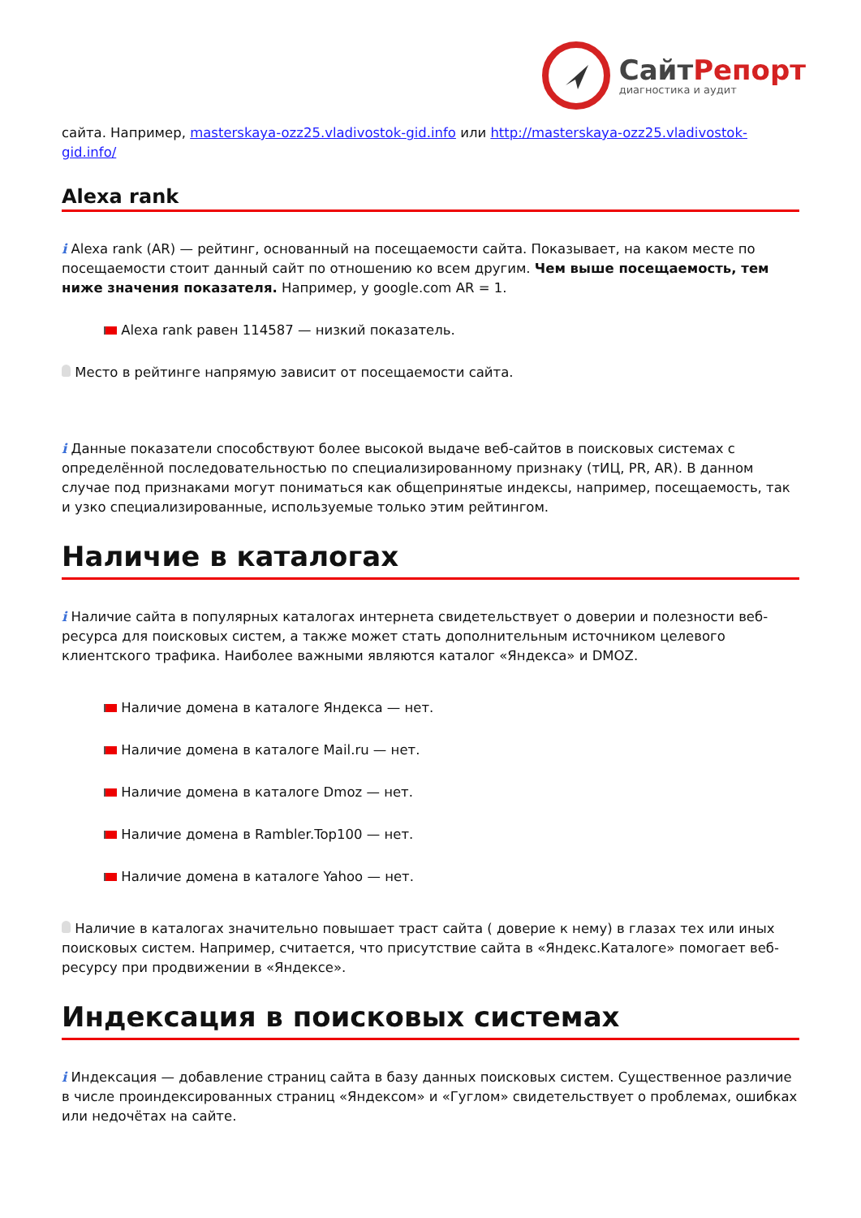СайтРепорт
диагностика и аудит
сайта. Например, masterskaya-ozz25.vladivostok-gid.info или http://masterskaya-ozz25.vladivostok-gid.info/
Alexa rank
i Alexa rank (AR) — рейтинг, основанный на посещаемости сайта. Показывает, на каком месте по посещаемости стоит данный сайт по отношению ко всем другим. Чем выше посещаемость, тем ниже значения показателя. Например, у google.com AR = 1.
Alexa rank равен 114587 — низкий показатель.
Место в рейтинге напрямую зависит от посещаемости сайта.
i Данные показатели способствуют более высокой выдаче веб-сайтов в поисковых системах с определённой последовательностью по специализированному признаку (тИЦ, PR, AR). В данном случае под признаками могут пониматься как общепринятые индексы, например, посещаемость, так и узко специализированные, используемые только этим рейтингом.
Наличие в каталогах
i Наличие сайта в популярных каталогах интернета свидетельствует о доверии и полезности веб-ресурса для поисковых систем, а также может стать дополнительным источником целевого клиентского трафика. Наиболее важными являются каталог «Яндекса» и DMOZ.
Наличие домена в каталоге Яндекса — нет.
Наличие домена в каталоге Mail.ru — нет.
Наличие домена в каталоге Dmoz — нет.
Наличие домена в Rambler.Top100 — нет.
Наличие домена в каталоге Yahoo — нет.
Наличие в каталогах значительно повышает траст сайта ( доверие к нему) в глазах тех или иных поисковых систем. Например, считается, что присутствие сайта в «Яндекс.Каталоге» помогает веб-ресурсу при продвижении в «Яндексе».
Индексация в поисковых системах
i Индексация — добавление страниц сайта в базу данных поисковых систем. Существенное различие в числе проиндексированных страниц «Яндексом» и «Гуглом» свидетельствует о проблемах, ошибках или недочётах на сайте.